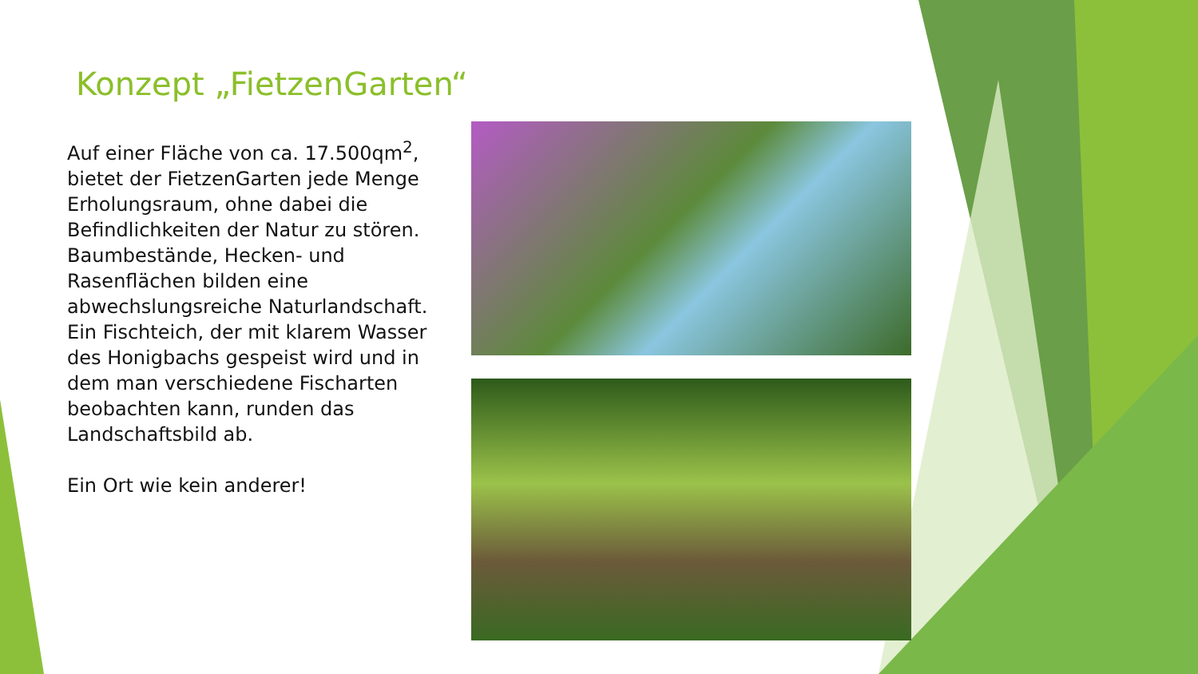Konzept „FietzenGarten“
Auf einer Fläche von ca. 17.500qm<sup>2</sup>, bietet der FietzenGarten jede Menge Erholungsraum, ohne dabei die Befindlichkeiten der Natur zu stören. Baumbestände, Hecken- und Rasenflächen bilden eine abwechslungsreiche Naturlandschaft. Ein Fischteich, der mit klarem Wasser des Honigbachs gespeist wird und in dem man verschiedene Fischarten beobachten kann, runden das Landschaftsbild ab.
Ein Ort wie kein anderer!